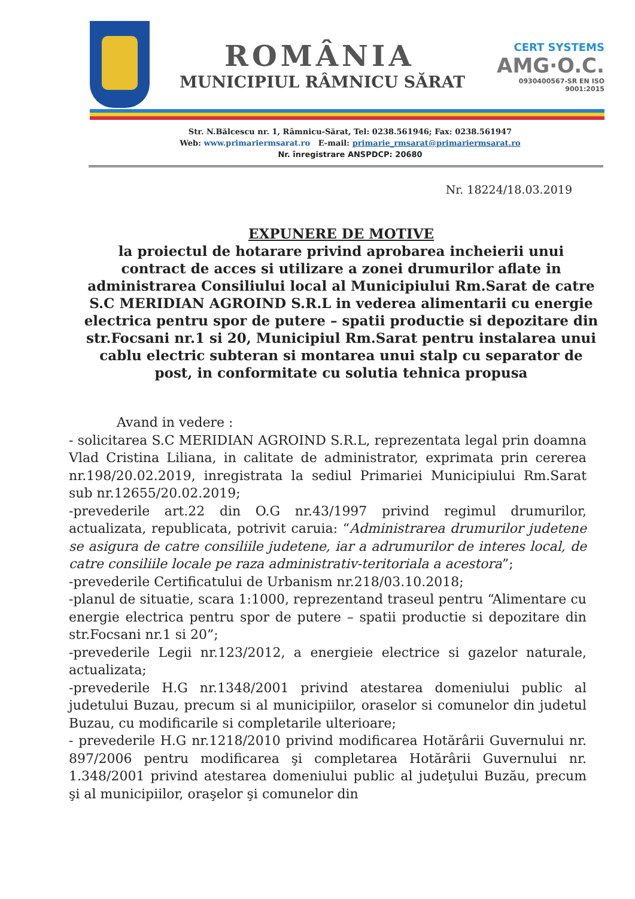CERT SYSTEMS
AMG·O.C.
0930400567-SR EN ISO 9001:2015
ROMÂNIA
MUNICIPIUL RÂMNICU SĂRAT
Str. N.Bălcescu nr. 1, Râmnicu-Sărat, Tel: 0238.561946; Fax: 0238.561947
Web: www.primariermsarat.ro E-mail: primarie_rmsarat@primariermsarat.ro
Nr. înregistrare ANSPDCP: 20680
Nr. 18224/18.03.2019
EXPUNERE DE MOTIVE
la proiectul de hotarare privind aprobarea incheierii unui contract de acces si utilizare a zonei drumurilor aflate in administrarea Consiliului local al Municipiului Rm.Sarat de catre S.C MERIDIAN AGROIND S.R.L in vederea alimentarii cu energie electrica pentru spor de putere – spatii productie si depozitare din str.Focsani nr.1 si 20, Municipiul Rm.Sarat pentru instalarea unui cablu electric subteran si montarea unui stalp cu separator de post, in conformitate cu solutia tehnica propusa
Avand in vedere :
- solicitarea S.C MERIDIAN AGROIND S.R.L, reprezentata legal prin doamna Vlad Cristina Liliana, in calitate de administrator, exprimata prin cererea nr.198/20.02.2019, inregistrata la sediul Primariei Municipiului Rm.Sarat sub nr.12655/20.02.2019;
-prevederile art.22 din O.G nr.43/1997 privind regimul drumurilor, actualizata, republicata, potrivit caruia: “Administrarea drumurilor judetene se asigura de catre consiliile judetene, iar a adrumurilor de interes local, de catre consiliile locale pe raza administrativ-teritoriala a acestora”;
-prevederile Certificatului de Urbanism nr.218/03.10.2018;
-planul de situatie, scara 1:1000, reprezentand traseul pentru “Alimentare cu energie electrica pentru spor de putere – spatii productie si depozitare din str.Focsani nr.1 si 20”;
-prevederile Legii nr.123/2012, a energieie electrice si gazelor naturale, actualizata;
-prevederile H.G nr.1348/2001 privind atestarea domeniului public al judetului Buzau, precum si al municipiilor, oraselor si comunelor din judetul Buzau, cu modificarile si completarile ulterioare;
- prevederile H.G nr.1218/2010 privind modificarea Hotărârii Guvernului nr. 897/2006 pentru modificarea şi completarea Hotărârii Guvernului nr. 1.348/2001 privind atestarea domeniului public al judeţului Buzău, precum şi al municipiilor, oraşelor şi comunelor din